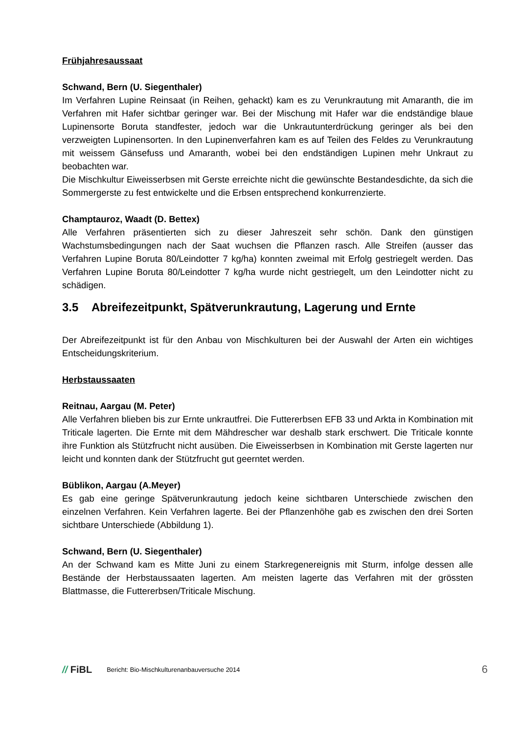Frühjahresaussaat
Schwand, Bern (U. Siegenthaler)
Im Verfahren Lupine Reinsaat (in Reihen, gehackt) kam es zu Verunkrautung mit Amaranth, die im Verfahren mit Hafer sichtbar geringer war. Bei der Mischung mit Hafer war die endständige blaue Lupinensorte Boruta standfester, jedoch war die Unkrautunterdrückung geringer als bei den verzweigten Lupinensorten. In den Lupinenverfahren kam es auf Teilen des Feldes zu Verunkrautung mit weissem Gänsefuss und Amaranth, wobei bei den endständigen Lupinen mehr Unkraut zu beobachten war.
Die Mischkultur Eiweisserbsen mit Gerste erreichte nicht die gewünschte Bestandesdichte, da sich die Sommergerste zu fest entwickelte und die Erbsen entsprechend konkurrenzierte.
Champtauroz, Waadt (D. Bettex)
Alle Verfahren präsentierten sich zu dieser Jahreszeit sehr schön. Dank den günstigen Wachstumsbedingungen nach der Saat wuchsen die Pflanzen rasch. Alle Streifen (ausser das Verfahren Lupine Boruta 80/Leindotter 7 kg/ha) konnten zweimal mit Erfolg gestriegelt werden. Das Verfahren Lupine Boruta 80/Leindotter 7 kg/ha wurde nicht gestriegelt, um den Leindotter nicht zu schädigen.
3.5 Abreifezeitpunkt, Spätverunkrautung, Lagerung und Ernte
Der Abreifezeitpunkt ist für den Anbau von Mischkulturen bei der Auswahl der Arten ein wichtiges Entscheidungskriterium.
Herbstaussaaten
Reitnau, Aargau (M. Peter)
Alle Verfahren blieben bis zur Ernte unkrautfrei. Die Futtererbsen EFB 33 und Arkta in Kombination mit Triticale lagerten. Die Ernte mit dem Mähdrescher war deshalb stark erschwert. Die Triticale konnte ihre Funktion als Stützfrucht nicht ausüben. Die Eiweisserbsen in Kombination mit Gerste lagerten nur leicht und konnten dank der Stützfrucht gut geerntet werden.
Büblikon, Aargau (A.Meyer)
Es gab eine geringe Spätverunkrautung jedoch keine sichtbaren Unterschiede zwischen den einzelnen Verfahren. Kein Verfahren lagerte. Bei der Pflanzenhöhe gab es zwischen den drei Sorten sichtbare Unterschiede (Abbildung 1).
Schwand, Bern (U. Siegenthaler)
An der Schwand kam es Mitte Juni zu einem Starkregenereignis mit Sturm, infolge dessen alle Bestände der Herbstaussaaten lagerten. Am meisten lagerte das Verfahren mit der grössten Blattmasse, die Futtererbsen/Triticale Mischung.
// FiBL
Bericht: Bio-Mischkulturenanbauversuche 2014
6